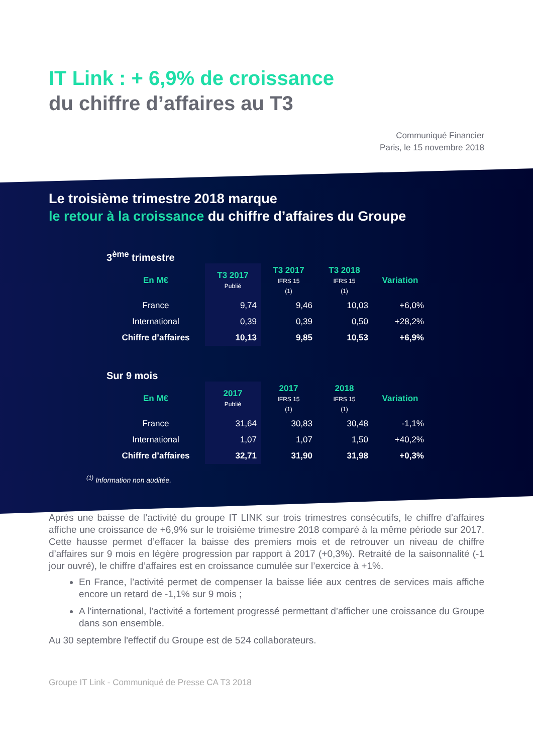IT Link : + 6,9% de croissance
du chiffre d’affaires au T3
Communiqué Financier
Paris, le 15 novembre 2018
Le troisième trimestre 2018 marque
le retour à la croissance du chiffre d’affaires du Groupe
3<sup>ème</sup> trimestre
| En M€ | T3 2017 Publié | T3 2017 IFRS 15 (1) | T3 2018 IFRS 15 (1) | Variation |
| --- | --- | --- | --- | --- |
| France | 9,74 | 9,46 | 10,03 | +6,0% |
| International | 0,39 | 0,39 | 0,50 | +28,2% |
| Chiffre d’affaires | 10,13 | 9,85 | 10,53 | +6,9% |
Sur 9 mois
| En M€ | 2017 Publié | 2017 IFRS 15 (1) | 2018 IFRS 15 (1) | Variation |
| --- | --- | --- | --- | --- |
| France | 31,64 | 30,83 | 30,48 | -1,1% |
| International | 1,07 | 1,07 | 1,50 | +40,2% |
| Chiffre d’affaires | 32,71 | 31,90 | 31,98 | +0,3% |
<sup>(1)</sup> Information non auditée.
Après une baisse de l’activité du groupe IT LINK sur trois trimestres consécutifs, le chiffre d’affaires affiche une croissance de +6,9% sur le troisième trimestre 2018 comparé à la même période sur 2017. Cette hausse permet d’effacer la baisse des premiers mois et de retrouver un niveau de chiffre d’affaires sur 9 mois en légère progression par rapport à 2017 (+0,3%). Retraité de la saisonnalité (-1 jour ouvré), le chiffre d’affaires est en croissance cumulée sur l’exercice à +1%.
En France, l’activité permet de compenser la baisse liée aux centres de services mais affiche encore un retard de -1,1% sur 9 mois ;
A l’international, l’activité a fortement progressé permettant d’afficher une croissance du Groupe dans son ensemble.
Au 30 septembre l'effectif du Groupe est de 524 collaborateurs.
Groupe IT Link - Communiqué de Presse CA T3 2018